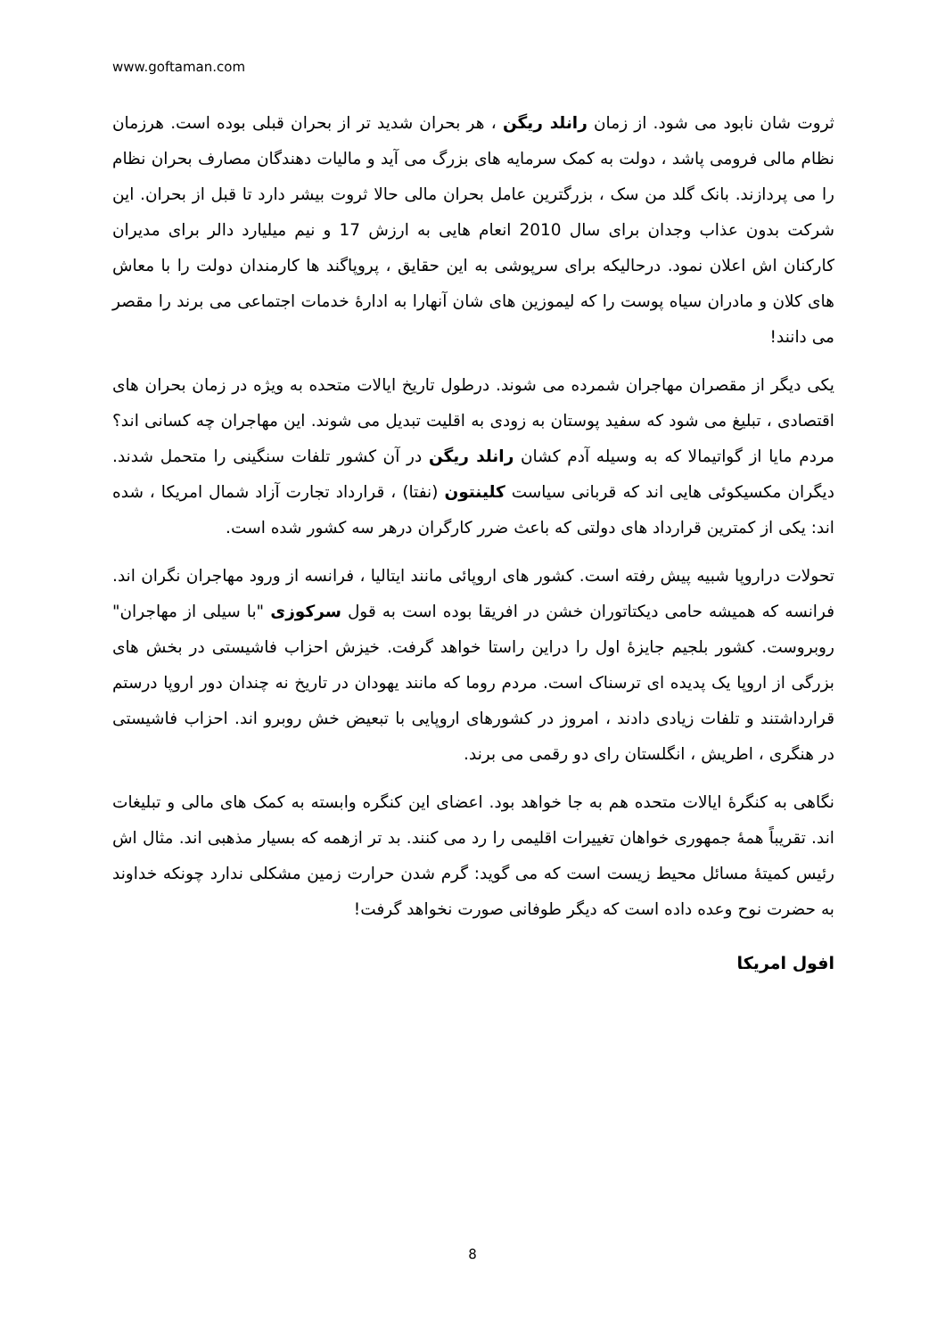www.goftaman.com
ثروت شان نابود می شود. از زمان رانلد ریگن ، هر بحران شدید تر از بحران قبلی بوده است. هرزمان نظام مالی فرومی پاشد ، دولت به کمک سرمایه های بزرگ می آید و مالیات دهندگان مصارف بحران نظام را می پردازند. بانک گلد من سک ، بزرگترین عامل بحران مالی حالا ثروت بیشر دارد تا قبل از بحران. این شرکت بدون عذاب وجدان برای سال 2010 انعام هایی به ارزش 17 و نیم میلیارد دالر برای مدیران کارکنان اش اعلان نمود. درحالیکه برای سرپوشی به این حقایق ، پروپاگند ها کارمندان دولت را با معاش های کلان و مادران سیاه پوست را که لیموزین های شان آنهارا به ادارۀ خدمات اجتماعی می برند را مقصر می دانند!
یکی دیگر از مقصران مهاجران شمرده می شوند. درطول تاریخ ایالات متحده به ویژه در زمان بحران های اقتصادی ، تبلیغ می شود که سفید پوستان به زودی به اقلیت تبدیل می شوند. این مهاجران چه کسانی اند؟ مردم مایا از گواتیمالا که به وسیله آدم کشان رانلد ریگن در آن کشور تلفات سنگینی را متحمل شدند. دیگران مکسیکوئی هایی اند که قربانی سیاست کلینتون (نفتا) ، قرارداد تجارت آزاد شمال امریکا ، شده اند: یکی از کمترین قرارداد های دولتی که باعث ضرر کارگران درهر سه کشور شده است.
تحولات دراروپا شبیه پیش رفته است. کشور های اروپائی مانند ایتالیا ، فرانسه از ورود مهاجران نگران اند. فرانسه که همیشه حامی دیکتاتوران خشن در افریقا بوده است به قول سرکوزی "با سیلی از مهاجران" روبروست. کشور بلجیم جایزۀ اول را دراین راستا خواهد گرفت. خیزش احزاب فاشیستی در بخش های بزرگی از اروپا یک پدیده ای ترسناک است. مردم روما که مانند یهودان در تاریخ نه چندان دور اروپا درستم قرارداشتند و تلفات زیادی دادند ، امروز در کشورهای اروپایی با تبعیض خش روبرو اند. احزاب فاشیستی در هنگری ، اطریش ، انگلستان رای دو رقمی می برند.
نگاهی به کنگرۀ ایالات متحده هم به جا خواهد بود. اعضای این کنگره وابسته به کمک های مالی و تبلیغات اند. تقریباً همۀ جمهوری خواهان تغییرات اقلیمی را رد می کنند. بد تر ازهمه که بسیار مذهبی اند. مثال اش رئیس کمیتۀ مسائل محیط زیست است که می گوید: گرم شدن حرارت زمین مشکلی ندارد چونکه خداوند به حضرت نوح وعده داده است که دیگر طوفانی صورت نخواهد گرفت!
افول امریکا
8